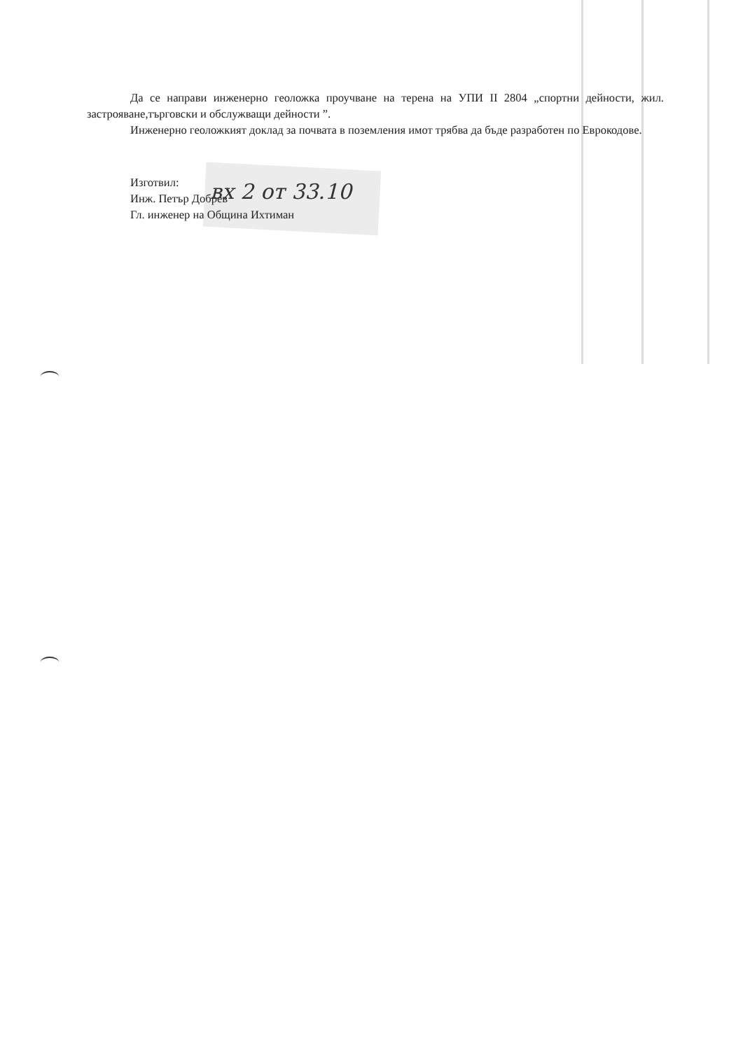Да се направи инженерно геоложка проучване на терена на УПИ II 2804 „спортни дейности, жил. застрояване,търговски и обслужващи дейности ”.
Инженерно геоложкият доклад за почвата в поземления имот трябва да бъде разработен по Еврокодове.
Изготвил:
Инж. Петър Добрев
Гл. инженер на Община Ихтиман
вх 2 от 33.10